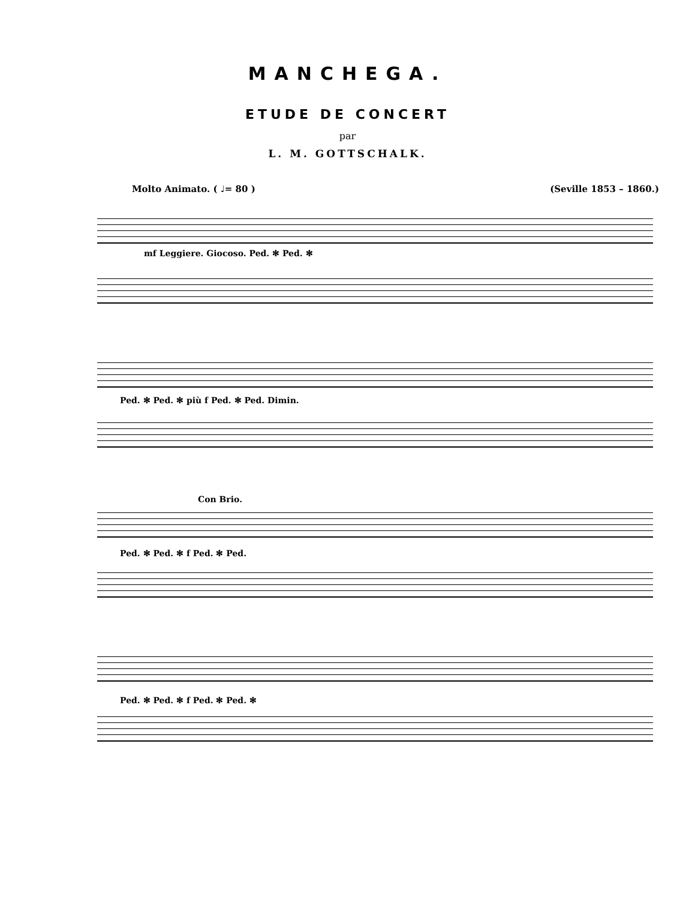MANCHEGA.
ETUDE DE CONCERT
par
L. M. GOTTSCHALK.
Molto Animato. ( ♩= 80 ) (Seville 1853 – 1860.)
mf Leggiere. Giocoso. Ped. ✻ Ped. ✻
Ped. ✻ Ped. ✻ più f Ped. ✻ Ped. Dimin.
Con Brio.
Ped. ✻ Ped. ✻ f Ped. ✻ Ped.
Ped. ✻ Ped. ✻ f Ped. ✻ Ped. ✻